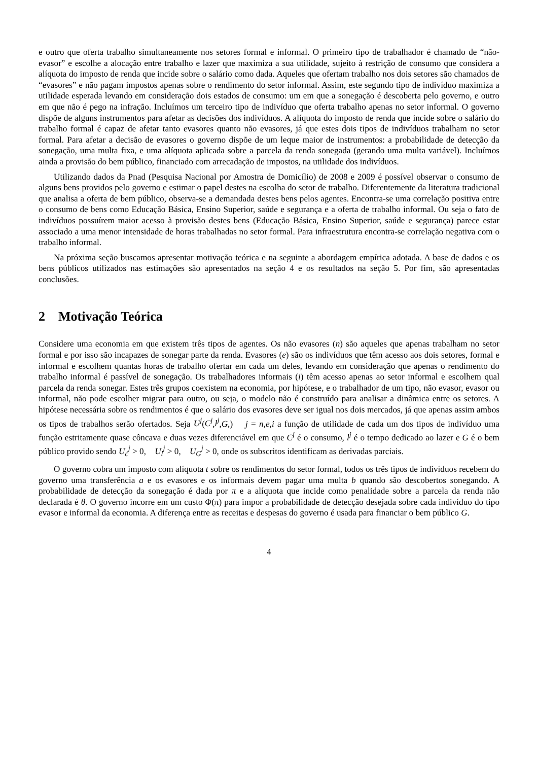e outro que oferta trabalho simultaneamente nos setores formal e informal. O primeiro tipo de trabalhador é chamado de “não-evasor” e escolhe a alocação entre trabalho e lazer que maximiza a sua utilidade, sujeito à restrição de consumo que considera a alíquota do imposto de renda que incide sobre o salário como dada. Aqueles que ofertam trabalho nos dois setores são chamados de “evasores” e não pagam impostos apenas sobre o rendimento do setor informal. Assim, este segundo tipo de indivíduo maximiza a utilidade esperada levando em consideração dois estados de consumo: um em que a sonegação é descoberta pelo governo, e outro em que não é pego na infração. Incluímos um terceiro tipo de indivíduo que oferta trabalho apenas no setor informal. O governo dispõe de alguns instrumentos para afetar as decisões dos indivíduos. A alíquota do imposto de renda que incide sobre o salário do trabalho formal é capaz de afetar tanto evasores quanto não evasores, já que estes dois tipos de indivíduos trabalham no setor formal. Para afetar a decisão de evasores o governo dispõe de um leque maior de instrumentos: a probabilidade de detecção da sonegação, uma multa fixa, e uma alíquota aplicada sobre a parcela da renda sonegada (gerando uma multa variável). Incluímos ainda a provisão do bem público, financiado com arrecadação de impostos, na utilidade dos indivíduos.
Utilizando dados da Pnad (Pesquisa Nacional por Amostra de Domicílio) de 2008 e 2009 é possível observar o consumo de alguns bens providos pelo governo e estimar o papel destes na escolha do setor de trabalho. Diferentemente da literatura tradicional que analisa a oferta de bem público, observa-se a demandada destes bens pelos agentes. Encontra-se uma correlação positiva entre o consumo de bens como Educação Básica, Ensino Superior, saúde e segurança e a oferta de trabalho informal. Ou seja o fato de indivíduos possuírem maior acesso à provisão destes bens (Educação Básica, Ensino Superior, saúde e segurança) parece estar associado a uma menor intensidade de horas trabalhadas no setor formal. Para infraestrutura encontra-se correlação negativa com o trabalho informal.
Na próxima seção buscamos apresentar motivação teórica e na seguinte a abordagem empírica adotada. A base de dados e os bens públicos utilizados nas estimações são apresentados na seção 4 e os resultados na seção 5. Por fim, são apresentadas conclusões.
2 Motivação Teórica
Considere uma economia em que existem três tipos de agentes. Os não evasores (n) são aqueles que apenas trabalham no setor formal e por isso são incapazes de sonegar parte da renda. Evasores (e) são os indivíduos que têm acesso aos dois setores, formal e informal e escolhem quantas horas de trabalho ofertar em cada um deles, levando em consideração que apenas o rendimento do trabalho informal é passível de sonegação. Os trabalhadores informais (i) têm acesso apenas ao setor informal e escolhem qual parcela da renda sonegar. Estes três grupos coexistem na economia, por hipótese, e o trabalhador de um tipo, não evasor, evasor ou informal, não pode escolher migrar para outro, ou seja, o modelo não é construído para analisar a dinâmica entre os setores. A hipótese necessária sobre os rendimentos é que o salário dos evasores deve ser igual nos dois mercados, já que apenas assim ambos os tipos de trabalhos serão ofertados. Seja U<sup>j</sup>(C<sup>j</sup>,l<sup>j</sup>,G,) j = n,e,i a função de utilidade de cada um dos tipos de indivíduo uma função estritamente quase côncava e duas vezes diferenciável em que C<sup>j</sup> é o consumo, l<sup>j</sup> é o tempo dedicado ao lazer e G é o bem público provido sendo U<sub>c</sub><sup>j</sup> > 0, U<sub>l</sub><sup>j</sup> > 0, U<sub>G</sub><sup>j</sup> > 0, onde os subscritos identificam as derivadas parciais.
O governo cobra um imposto com alíquota t sobre os rendimentos do setor formal, todos os três tipos de indivíduos recebem do governo uma transferência a e os evasores e os informais devem pagar uma multa b quando são descobertos sonegando. A probabilidade de detecção da sonegação é dada por π e a alíquota que incide como penalidade sobre a parcela da renda não declarada é θ. O governo incorre em um custo Φ(π) para impor a probabilidade de detecção desejada sobre cada indivíduo do tipo evasor e informal da economia. A diferença entre as receitas e despesas do governo é usada para financiar o bem público G.
4